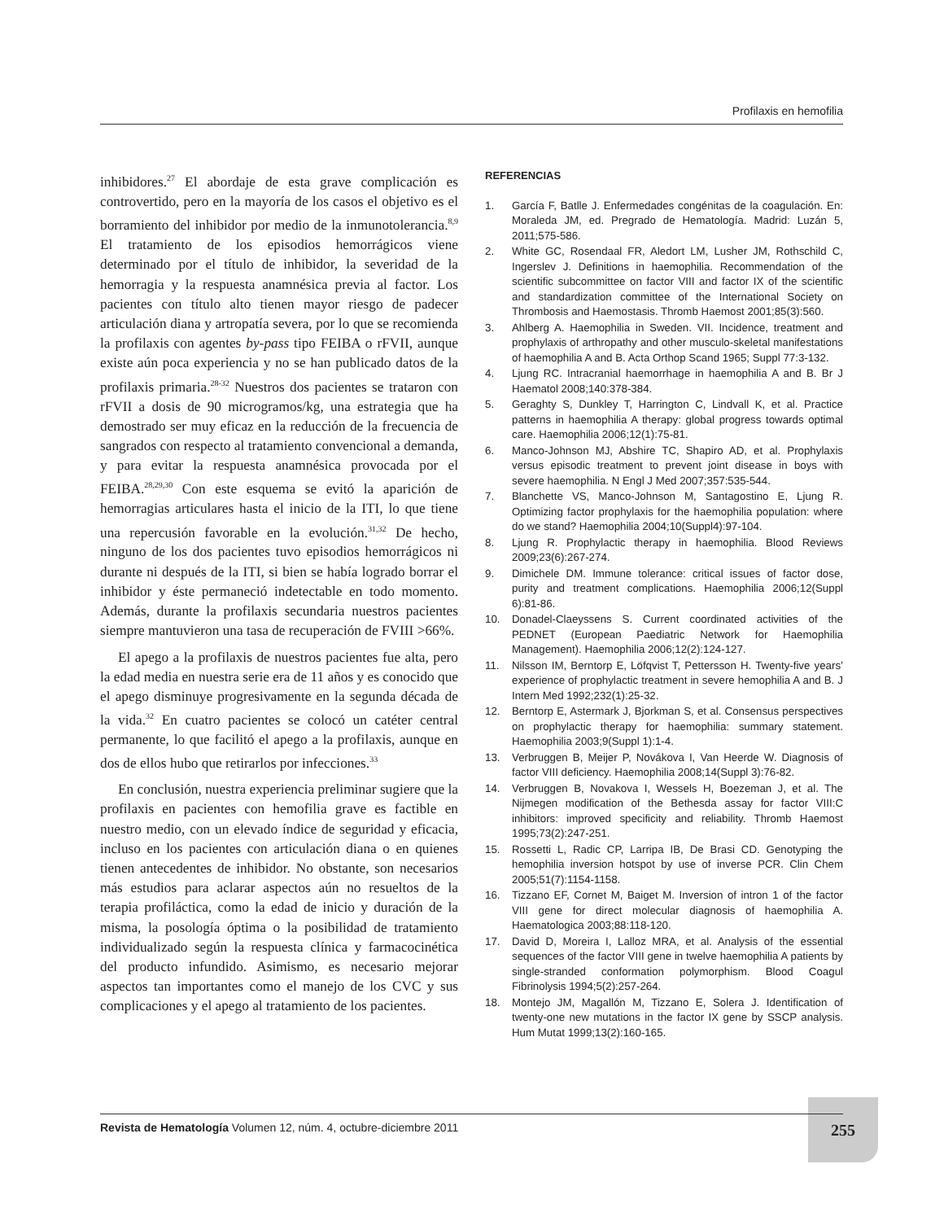Profilaxis en hemofilia
inhibidores.<sup>27</sup> El abordaje de esta grave complicación es controvertido, pero en la mayoría de los casos el objetivo es el borramiento del inhibidor por medio de la inmunotolerancia.<sup>8,9</sup> El tratamiento de los episodios hemorrágicos viene determinado por el título de inhibidor, la severidad de la hemorragia y la respuesta anamnésica previa al factor. Los pacientes con título alto tienen mayor riesgo de padecer articulación diana y artropatía severa, por lo que se recomienda la profilaxis con agentes by-pass tipo FEIBA o rFVII, aunque existe aún poca experiencia y no se han publicado datos de la profilaxis primaria.<sup>28-32</sup> Nuestros dos pacientes se trataron con rFVII a dosis de 90 microgramos/kg, una estrategia que ha demostrado ser muy eficaz en la reducción de la frecuencia de sangrados con respecto al tratamiento convencional a demanda, y para evitar la respuesta anamnésica provocada por el FEIBA.<sup>28,29,30</sup> Con este esquema se evitó la aparición de hemorragias articulares hasta el inicio de la ITI, lo que tiene una repercusión favorable en la evolución.<sup>31,32</sup> De hecho, ninguno de los dos pacientes tuvo episodios hemorrágicos ni durante ni después de la ITI, si bien se había logrado borrar el inhibidor y éste permaneció indetectable en todo momento. Además, durante la profilaxis secundaria nuestros pacientes siempre mantuvieron una tasa de recuperación de FVIII >66%.
El apego a la profilaxis de nuestros pacientes fue alta, pero la edad media en nuestra serie era de 11 años y es conocido que el apego disminuye progresivamente en la segunda década de la vida.<sup>32</sup> En cuatro pacientes se colocó un catéter central permanente, lo que facilitó el apego a la profilaxis, aunque en dos de ellos hubo que retirarlos por infecciones.<sup>33</sup>
En conclusión, nuestra experiencia preliminar sugiere que la profilaxis en pacientes con hemofilia grave es factible en nuestro medio, con un elevado índice de seguridad y eficacia, incluso en los pacientes con articulación diana o en quienes tienen antecedentes de inhibidor. No obstante, son necesarios más estudios para aclarar aspectos aún no resueltos de la terapia profiláctica, como la edad de inicio y duración de la misma, la posología óptima o la posibilidad de tratamiento individualizado según la respuesta clínica y farmacocinética del producto infundido. Asimismo, es necesario mejorar aspectos tan importantes como el manejo de los CVC y sus complicaciones y el apego al tratamiento de los pacientes.
REFERENCIAS
1. García F, Batlle J. Enfermedades congénitas de la coagulación. En: Moraleda JM, ed. Pregrado de Hematología. Madrid: Luzán 5, 2011;575-586.
2. White GC, Rosendaal FR, Aledort LM, Lusher JM, Rothschild C, Ingerslev J. Definitions in haemophilia. Recommendation of the scientific subcommittee on factor VIII and factor IX of the scientific and standardization committee of the International Society on Thrombosis and Haemostasis. Thromb Haemost 2001;85(3):560.
3. Ahlberg A. Haemophilia in Sweden. VII. Incidence, treatment and prophylaxis of arthropathy and other musculo-skeletal manifestations of haemophilia A and B. Acta Orthop Scand 1965; Suppl 77:3-132.
4. Ljung RC. Intracranial haemorrhage in haemophilia A and B. Br J Haematol 2008;140:378-384.
5. Geraghty S, Dunkley T, Harrington C, Lindvall K, et al. Practice patterns in haemophilia A therapy: global progress towards optimal care. Haemophilia 2006;12(1):75-81.
6. Manco-Johnson MJ, Abshire TC, Shapiro AD, et al. Prophylaxis versus episodic treatment to prevent joint disease in boys with severe haemophilia. N Engl J Med 2007;357:535-544.
7. Blanchette VS, Manco-Johnson M, Santagostino E, Ljung R. Optimizing factor prophylaxis for the haemophilia population: where do we stand? Haemophilia 2004;10(Suppl4):97-104.
8. Ljung R. Prophylactic therapy in haemophilia. Blood Reviews 2009;23(6):267-274.
9. Dimichele DM. Immune tolerance: critical issues of factor dose, purity and treatment complications. Haemophilia 2006;12(Suppl 6):81-86.
10. Donadel-Claeyssens S. Current coordinated activities of the PEDNET (European Paediatric Network for Haemophilia Management). Haemophilia 2006;12(2):124-127.
11. Nilsson IM, Berntorp E, Löfqvist T, Pettersson H. Twenty-five years’ experience of prophylactic treatment in severe hemophilia A and B. J Intern Med 1992;232(1):25-32.
12. Berntorp E, Astermark J, Bjorkman S, et al. Consensus perspectives on prophylactic therapy for haemophilia: summary statement. Haemophilia 2003;9(Suppl 1):1-4.
13. Verbruggen B, Meijer P, Novákova I, Van Heerde W. Diagnosis of factor VIII deficiency. Haemophilia 2008;14(Suppl 3):76-82.
14. Verbruggen B, Novakova I, Wessels H, Boezeman J, et al. The Nijmegen modification of the Bethesda assay for factor VIII:C inhibitors: improved specificity and reliability. Thromb Haemost 1995;73(2):247-251.
15. Rossetti L, Radic CP, Larripa IB, De Brasi CD. Genotyping the hemophilia inversion hotspot by use of inverse PCR. Clin Chem 2005;51(7):1154-1158.
16. Tizzano EF, Cornet M, Baiget M. Inversion of intron 1 of the factor VIII gene for direct molecular diagnosis of haemophilia A. Haematologica 2003;88:118-120.
17. David D, Moreira I, Lalloz MRA, et al. Analysis of the essential sequences of the factor VIII gene in twelve haemophilia A patients by single-stranded conformation polymorphism. Blood Coagul Fibrinolysis 1994;5(2):257-264.
18. Montejo JM, Magallón M, Tizzano E, Solera J. Identification of twenty-one new mutations in the factor IX gene by SSCP analysis. Hum Mutat 1999;13(2):160-165.
255
Revista de Hematología Volumen 12, núm. 4, octubre-diciembre 2011